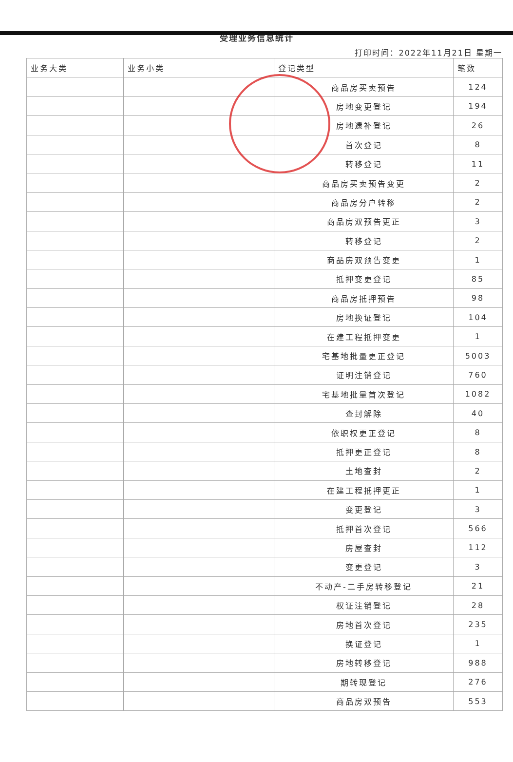受理业务信息统计
打印时间：2022年11月21日 星期一
| 业务大类 | 业务小类 | 登记类型 | 笔数 |
| --- | --- | --- | --- |
| | | 商品房买卖预告 | 124 |
| | | 房地变更登记 | 194 |
| | | 房地遗补登记 | 26 |
| | | 首次登记 | 8 |
| | | 转移登记 | 11 |
| | | 商品房买卖预告变更 | 2 |
| | | 商品房分户转移 | 2 |
| | | 商品房双预告更正 | 3 |
| | | 转移登记 | 2 |
| | | 商品房双预告变更 | 1 |
| | | 抵押变更登记 | 85 |
| | | 商品房抵押预告 | 98 |
| | | 房地换证登记 | 104 |
| | | 在建工程抵押变更 | 1 |
| | | 宅基地批量更正登记 | 5003 |
| | | 证明注销登记 | 760 |
| | | 宅基地批量首次登记 | 1082 |
| | | 查封解除 | 40 |
| | | 依职权更正登记 | 8 |
| | | 抵押更正登记 | 8 |
| | | 土地查封 | 2 |
| | | 在建工程抵押更正 | 1 |
| | | 变更登记 | 3 |
| | | 抵押首次登记 | 566 |
| | | 房屋查封 | 112 |
| | | 变更登记 | 3 |
| | | 不动产-二手房转移登记 | 21 |
| | | 权证注销登记 | 28 |
| | | 房地首次登记 | 235 |
| | | 换证登记 | 1 |
| | | 房地转移登记 | 988 |
| | | 期转现登记 | 276 |
| | | 商品房双预告 | 553 |